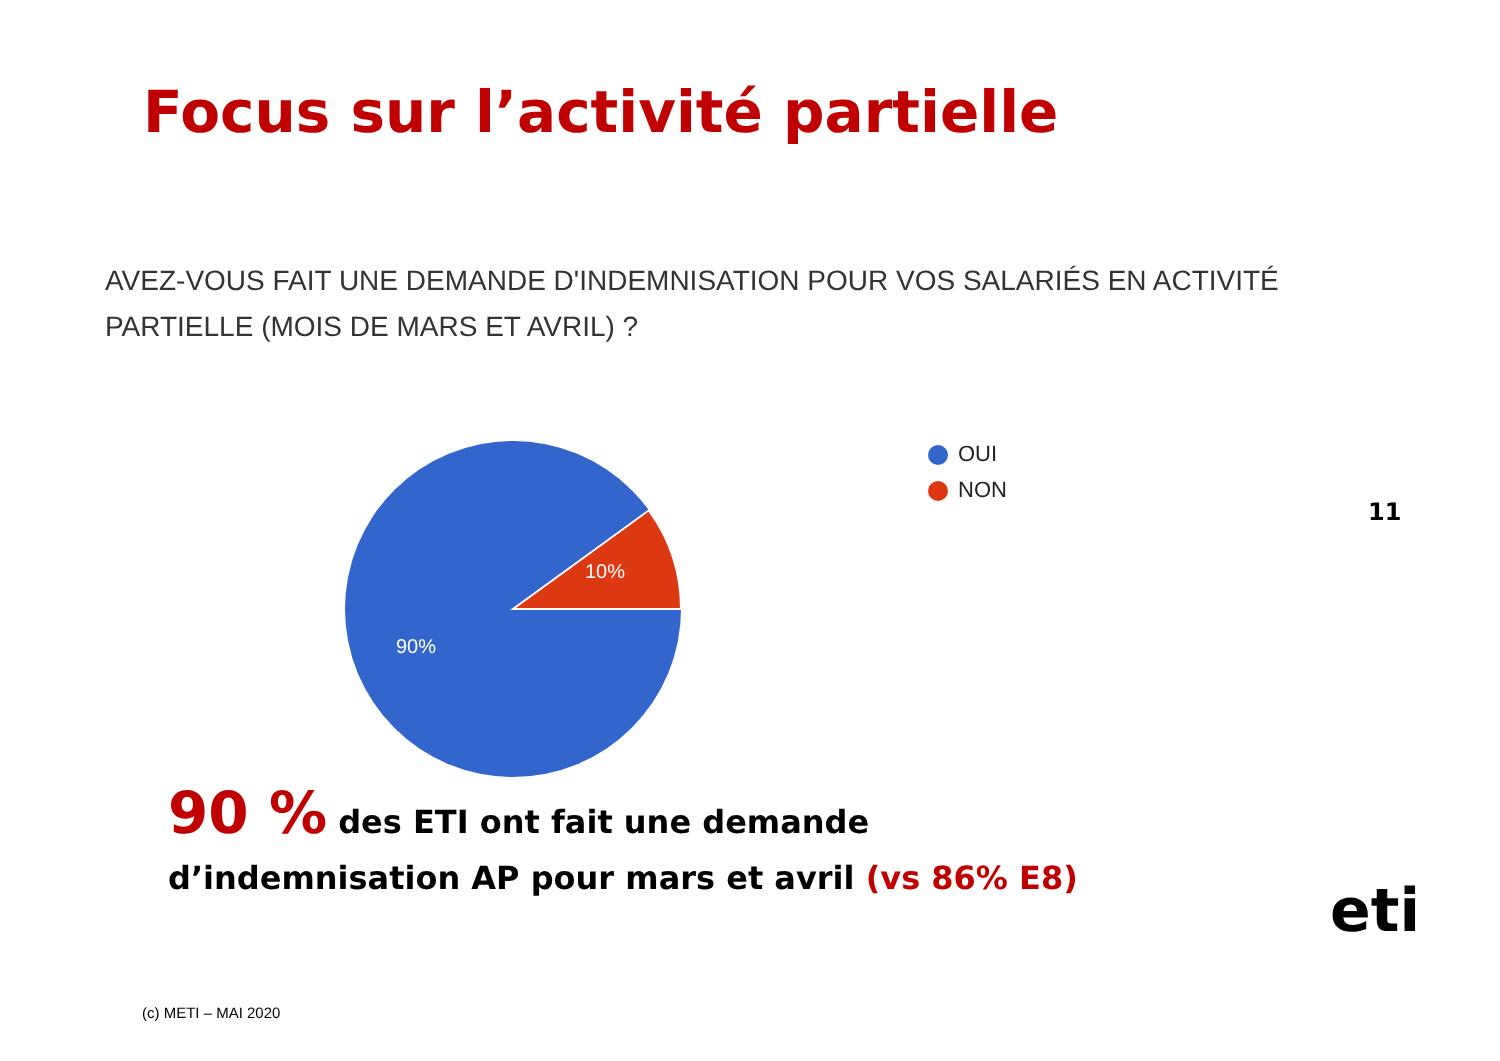Focus sur l’activité partielle
AVEZ-VOUS FAIT UNE DEMANDE D'INDEMNISATION POUR VOS SALARIÉS EN ACTIVITÉ PARTIELLE (MOIS DE MARS ET AVRIL) ?
10%
90%
OUI
NON
11
90 % des ETI ont fait une demande
d’indemnisation AP pour mars et avril (vs 86% E8)
(c) METI – MAI 2020
eti